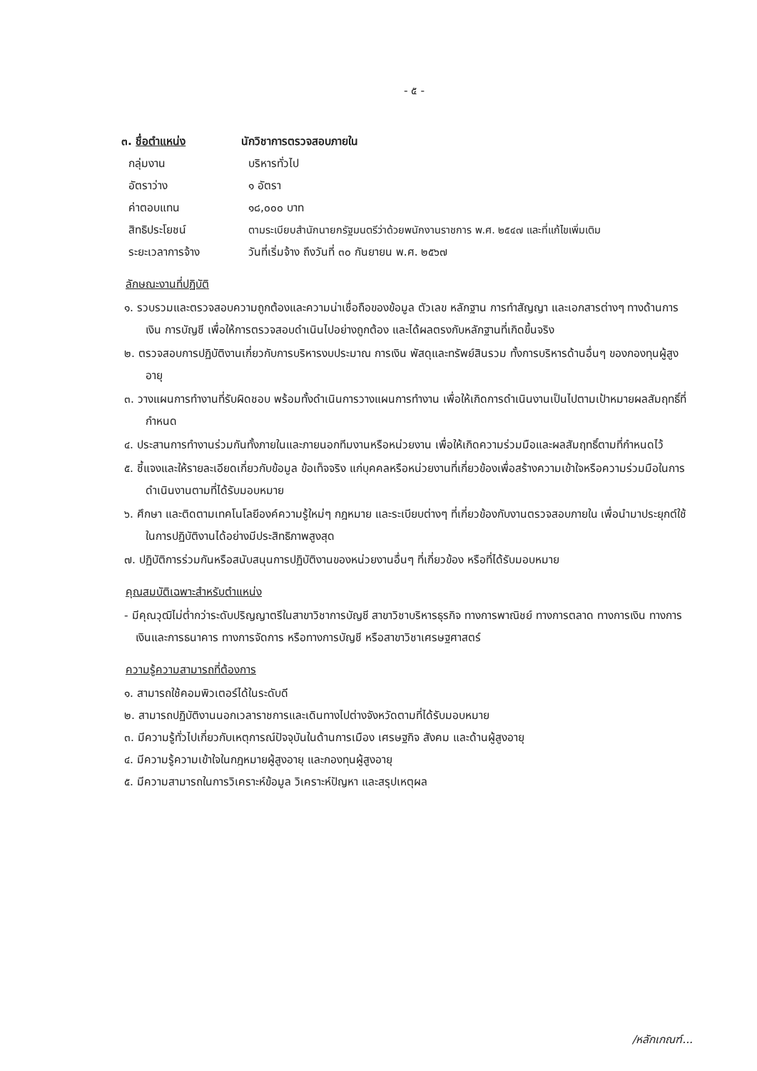- ๕ -
๓. ชื่อตำแหน่ง นักวิชาการตรวจสอบภายใน
กลุ่มงาน บริหารทั่วไป
อัตราว่าง ๑ อัตรา
ค่าตอบแทน ๑๘,๐๐๐ บาท
สิทธิประโยชน์ ตามระเบียบสำนักนายกรัฐมนตรีว่าด้วยพนักงานราชการ พ.ศ. ๒๕๔๗ และที่แก้ไขเพิ่มเติม
ระยะเวลาการจ้าง วันที่เริ่มจ้าง ถึงวันที่ ๓๐ กันยายน พ.ศ. ๒๕๖๗
ลักษณะงานที่ปฏิบัติ
๑. รวบรวมและตรวจสอบความถูกต้องและความน่าเชื่อถือของข้อมูล ตัวเลข หลักฐาน การทำสัญญา และเอกสารต่างๆ ทางด้านการเงิน การบัญชี เพื่อให้การตรวจสอบดำเนินไปอย่างถูกต้อง และได้ผลตรงกับหลักฐานที่เกิดขึ้นจริง
๒. ตรวจสอบการปฏิบัติงานเกี่ยวกับการบริหารงบประมาณ การเงิน พัสดุและทรัพย์สินรวม ทั้งการบริหารด้านอื่นๆ ของกองทุนผู้สูงอายุ
๓. วางแผนการทำงานที่รับผิดชอบ พร้อมทั้งดำเนินการวางแผนการทำงาน เพื่อให้เกิดการดำเนินงานเป็นไปตามเป้าหมายผลสัมฤทธิ์ที่กำหนด
๔. ประสานการทำงานร่วมกันทั้งภายในและภายนอกทีมงานหรือหน่วยงาน เพื่อให้เกิดความร่วมมือและผลสัมฤทธิ์ตามที่กำหนดไว้
๕. ชี้แจงและให้รายละเอียดเกี่ยวกับข้อมูล ข้อเท็จจริง แก่บุคคลหรือหน่วยงานที่เกี่ยวข้องเพื่อสร้างความเข้าใจหรือความร่วมมือในการดำเนินงานตามที่ได้รับมอบหมาย
๖. ศึกษา และติดตามเทคโนโลยีองค์ความรู้ใหม่ๆ กฎหมาย และระเบียบต่างๆ ที่เกี่ยวข้องกับงานตรวจสอบภายใน เพื่อนำมาประยุกต์ใช้ในการปฏิบัติงานได้อย่างมีประสิทธิภาพสูงสุด
๗. ปฏิบัติการร่วมกันหรือสนับสนุนการปฏิบัติงานของหน่วยงานอื่นๆ ที่เกี่ยวข้อง หรือที่ได้รับมอบหมาย
คุณสมบัติเฉพาะสำหรับตำแหน่ง
- มีคุณวุฒิไม่ต่ำกว่าระดับปริญญาตรีในสาขาวิชาการบัญชี สาขาวิชาบริหารธุรกิจ ทางการพาณิชย์ ทางการตลาด ทางการเงิน ทางการเงินและการธนาคาร ทางการจัดการ หรือทางการบัญชี หรือสาขาวิชาเศรษฐศาสตร์
ความรู้ความสามารถที่ต้องการ
๑. สามารถใช้คอมพิวเตอร์ได้ในระดับดี
๒. สามารถปฏิบัติงานนอกเวลาราชการและเดินทางไปต่างจังหวัดตามที่ได้รับมอบหมาย
๓. มีความรู้ทั่วไปเกี่ยวกับเหตุการณ์ปัจจุบันในด้านการเมือง เศรษฐกิจ สังคม และด้านผู้สูงอายุ
๔. มีความรู้ความเข้าใจในกฎหมายผู้สูงอายุ และกองทุนผู้สูงอายุ
๕. มีความสามารถในการวิเคราะห์ข้อมูล วิเคราะห์ปัญหา และสรุปเหตุผล
/หลักเกณฑ์...